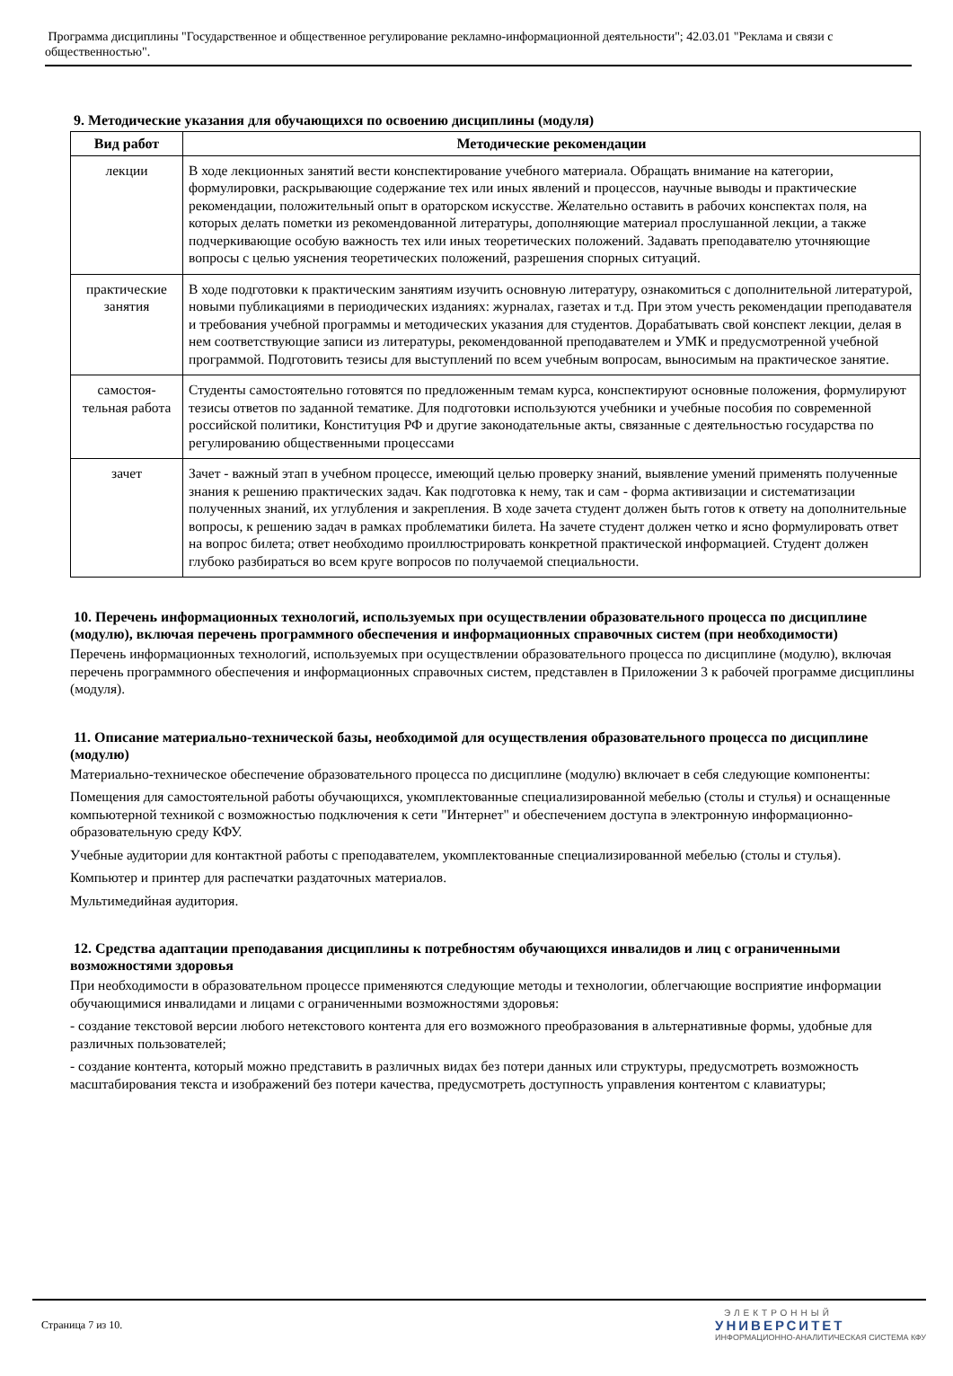Программа дисциплины "Государственное и общественное регулирование рекламно-информационной деятельности"; 42.03.01 "Реклама и связи с общественностью".
9. Методические указания для обучающихся по освоению дисциплины (модуля)
| Вид работ | Методические рекомендации |
| --- | --- |
| лекции | В ходе лекционных занятий вести конспектирование учебного материала. Обращать внимание на категории, формулировки, раскрывающие содержание тех или иных явлений и процессов, научные выводы и практические рекомендации, положительный опыт в ораторском искусстве. Желательно оставить в рабочих конспектах поля, на которых делать пометки из рекомендованной литературы, дополняющие материал прослушанной лекции, а также подчеркивающие особую важность тех или иных теоретических положений. Задавать преподавателю уточняющие вопросы с целью уяснения теоретических положений, разрешения спорных ситуаций. |
| практические занятия | В ходе подготовки к практическим занятиям изучить основную литературу, ознакомиться с дополнительной литературой, новыми публикациями в периодических изданиях: журналах, газетах и т.д. При этом учесть рекомендации преподавателя и требования учебной программы и методических указания для студентов. Дорабатывать свой конспект лекции, делая в нем соответствующие записи из литературы, рекомендованной преподавателем и УМК и предусмотренной учебной программой. Подготовить тезисы для выступлений по всем учебным вопросам, выносимым на практическое занятие. |
| самостоя-тельная работа | Студенты самостоятельно готовятся по предложенным темам курса, конспектируют основные положения, формулируют тезисы ответов по заданной тематике. Для подготовки используются учебники и учебные пособия по современной российской политики, Конституция РФ и другие законодательные акты, связанные с деятельностью государства по регулированию общественными процессами |
| зачет | Зачет - важный этап в учебном процессе, имеющий целью проверку знаний, выявление умений применять полученные знания к решению практических задач. Как подготовка к нему, так и сам - форма активизации и систематизации полученных знаний, их углубления и закрепления. В ходе зачета студент должен быть готов к ответу на дополнительные вопросы, к решению задач в рамках проблематики билета. На зачете студент должен четко и ясно формулировать ответ на вопрос билета; ответ необходимо проиллюстрировать конкретной практической информацией. Студент должен глубоко разбираться во всем круге вопросов по получаемой специальности. |
10. Перечень информационных технологий, используемых при осуществлении образовательного процесса по дисциплине (модулю), включая перечень программного обеспечения и информационных справочных систем (при необходимости)
Перечень информационных технологий, используемых при осуществлении образовательного процесса по дисциплине (модулю), включая перечень программного обеспечения и информационных справочных систем, представлен в Приложении 3 к рабочей программе дисциплины (модуля).
11. Описание материально-технической базы, необходимой для осуществления образовательного процесса по дисциплине (модулю)
Материально-техническое обеспечение образовательного процесса по дисциплине (модулю) включает в себя следующие компоненты:
Помещения для самостоятельной работы обучающихся, укомплектованные специализированной мебелью (столы и стулья) и оснащенные компьютерной техникой с возможностью подключения к сети "Интернет" и обеспечением доступа в электронную информационно-образовательную среду КФУ.
Учебные аудитории для контактной работы с преподавателем, укомплектованные специализированной мебелью (столы и стулья).
Компьютер и принтер для распечатки раздаточных материалов.
Мультимедийная аудитория.
12. Средства адаптации преподавания дисциплины к потребностям обучающихся инвалидов и лиц с ограниченными возможностями здоровья
При необходимости в образовательном процессе применяются следующие методы и технологии, облегчающие восприятие информации обучающимися инвалидами и лицами с ограниченными возможностями здоровья:
- создание текстовой версии любого нетекстового контента для его возможного преобразования в альтернативные формы, удобные для различных пользователей;
- создание контента, который можно представить в различных видах без потери данных или структуры, предусмотреть возможность масштабирования текста и изображений без потери качества, предусмотреть доступность управления контентом с клавиатуры;
Страница 7 из 10.
ЭЛЕКТРОННЫЙ
УНИВЕРСИТЕТ
ИНФОРМАЦИОННО-АНАЛИТИЧЕСКАЯ СИСТЕМА КФУ